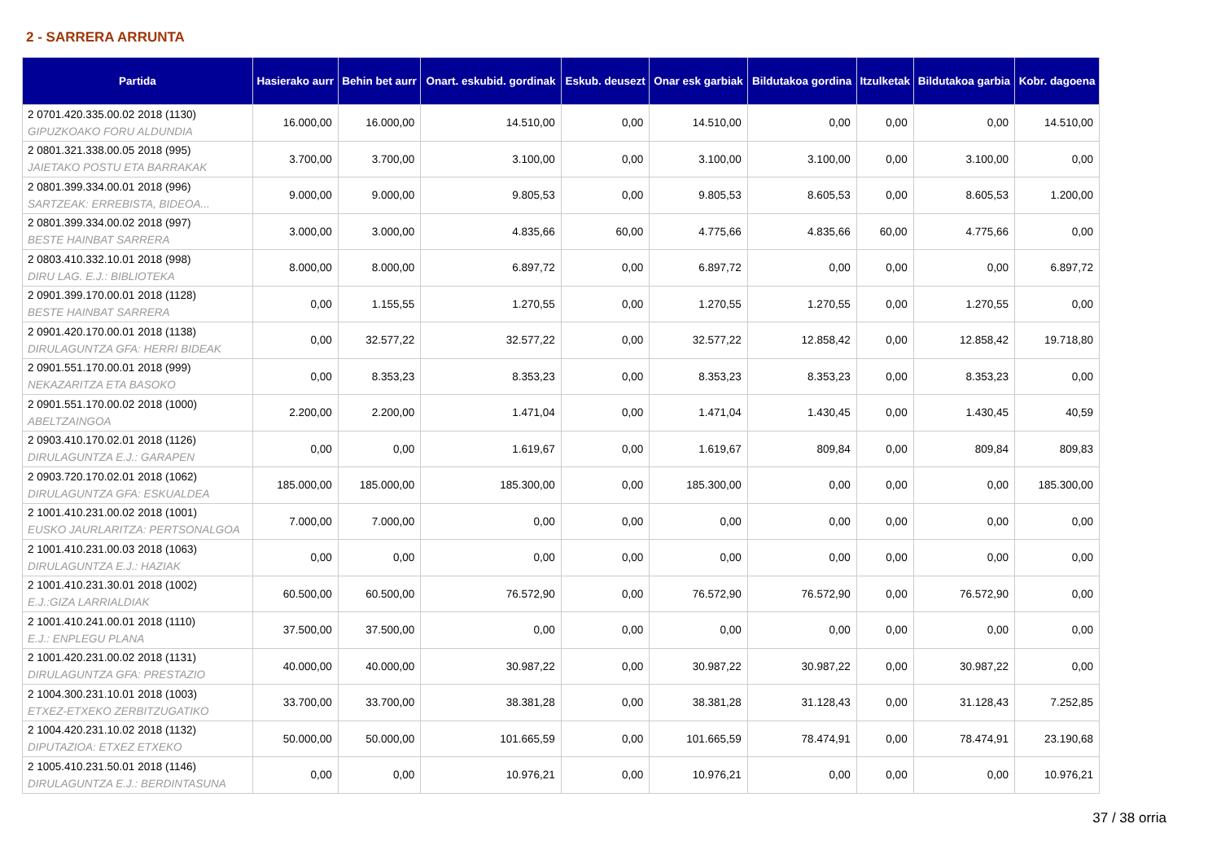2 - SARRERA ARRUNTA
| Partida | Hasierako aurr | Behin bet aurr | Onart. eskubid. gordinak | Eskub. deusezt | Onar esk garbiak | Bildutakoa gordina | Itzulketak | Bildutakoa garbia | Kobr. dagoena |
| --- | --- | --- | --- | --- | --- | --- | --- | --- | --- |
| 2 0701.420.335.00.02 2018 (1130) GIPUZKOAKO FORU ALDUNDIA | 16.000,00 | 16.000,00 | 14.510,00 | 0,00 | 14.510,00 | 0,00 | 0,00 | 0,00 | 14.510,00 |
| 2 0801.321.338.00.05 2018 (995) JAIETAKO POSTU ETA BARRAKAK | 3.700,00 | 3.700,00 | 3.100,00 | 0,00 | 3.100,00 | 3.100,00 | 0,00 | 3.100,00 | 0,00 |
| 2 0801.399.334.00.01 2018 (996) SARTZEAK: ERREBISTA, BIDEOA... | 9.000,00 | 9.000,00 | 9.805,53 | 0,00 | 9.805,53 | 8.605,53 | 0,00 | 8.605,53 | 1.200,00 |
| 2 0801.399.334.00.02 2018 (997) BESTE HAINBAT SARRERA | 3.000,00 | 3.000,00 | 4.835,66 | 60,00 | 4.775,66 | 4.835,66 | 60,00 | 4.775,66 | 0,00 |
| 2 0803.410.332.10.01 2018 (998) DIRU LAG. E.J.: BIBLIOTEKA | 8.000,00 | 8.000,00 | 6.897,72 | 0,00 | 6.897,72 | 0,00 | 0,00 | 0,00 | 6.897,72 |
| 2 0901.399.170.00.01 2018 (1128) BESTE HAINBAT SARRERA | 0,00 | 1.155,55 | 1.270,55 | 0,00 | 1.270,55 | 1.270,55 | 0,00 | 1.270,55 | 0,00 |
| 2 0901.420.170.00.01 2018 (1138) DIRULAGUNTZA GFA: HERRI BIDEAK | 0,00 | 32.577,22 | 32.577,22 | 0,00 | 32.577,22 | 12.858,42 | 0,00 | 12.858,42 | 19.718,80 |
| 2 0901.551.170.00.01 2018 (999) NEKAZARITZA ETA BASOKO | 0,00 | 8.353,23 | 8.353,23 | 0,00 | 8.353,23 | 8.353,23 | 0,00 | 8.353,23 | 0,00 |
| 2 0901.551.170.00.02 2018 (1000) ABELTZAINGOA | 2.200,00 | 2.200,00 | 1.471,04 | 0,00 | 1.471,04 | 1.430,45 | 0,00 | 1.430,45 | 40,59 |
| 2 0903.410.170.02.01 2018 (1126) DIRULAGUNTZA E.J.: GARAPEN | 0,00 | 0,00 | 1.619,67 | 0,00 | 1.619,67 | 809,84 | 0,00 | 809,84 | 809,83 |
| 2 0903.720.170.02.01 2018 (1062) DIRULAGUNTZA GFA: ESKUALDEA | 185.000,00 | 185.000,00 | 185.300,00 | 0,00 | 185.300,00 | 0,00 | 0,00 | 0,00 | 185.300,00 |
| 2 1001.410.231.00.02 2018 (1001) EUSKO JAURLARITZA: PERTSONALGOA | 7.000,00 | 7.000,00 | 0,00 | 0,00 | 0,00 | 0,00 | 0,00 | 0,00 | 0,00 |
| 2 1001.410.231.00.03 2018 (1063) DIRULAGUNTZA E.J.: HAZIAK | 0,00 | 0,00 | 0,00 | 0,00 | 0,00 | 0,00 | 0,00 | 0,00 | 0,00 |
| 2 1001.410.231.30.01 2018 (1002) E.J.:GIZA LARRIALDIAK | 60.500,00 | 60.500,00 | 76.572,90 | 0,00 | 76.572,90 | 76.572,90 | 0,00 | 76.572,90 | 0,00 |
| 2 1001.410.241.00.01 2018 (1110) E.J.: ENPLEGU PLANA | 37.500,00 | 37.500,00 | 0,00 | 0,00 | 0,00 | 0,00 | 0,00 | 0,00 | 0,00 |
| 2 1001.420.231.00.02 2018 (1131) DIRULAGUNTZA GFA: PRESTAZIO | 40.000,00 | 40.000,00 | 30.987,22 | 0,00 | 30.987,22 | 30.987,22 | 0,00 | 30.987,22 | 0,00 |
| 2 1004.300.231.10.01 2018 (1003) ETXEZ-ETXEKO ZERBITZUGATIKO | 33.700,00 | 33.700,00 | 38.381,28 | 0,00 | 38.381,28 | 31.128,43 | 0,00 | 31.128,43 | 7.252,85 |
| 2 1004.420.231.10.02 2018 (1132) DIPUTAZIOA: ETXEZ ETXEKO | 50.000,00 | 50.000,00 | 101.665,59 | 0,00 | 101.665,59 | 78.474,91 | 0,00 | 78.474,91 | 23.190,68 |
| 2 1005.410.231.50.01 2018 (1146) DIRULAGUNTZA E.J.: BERDINTASUNA | 0,00 | 0,00 | 10.976,21 | 0,00 | 10.976,21 | 0,00 | 0,00 | 0,00 | 10.976,21 |
37 / 38 orria